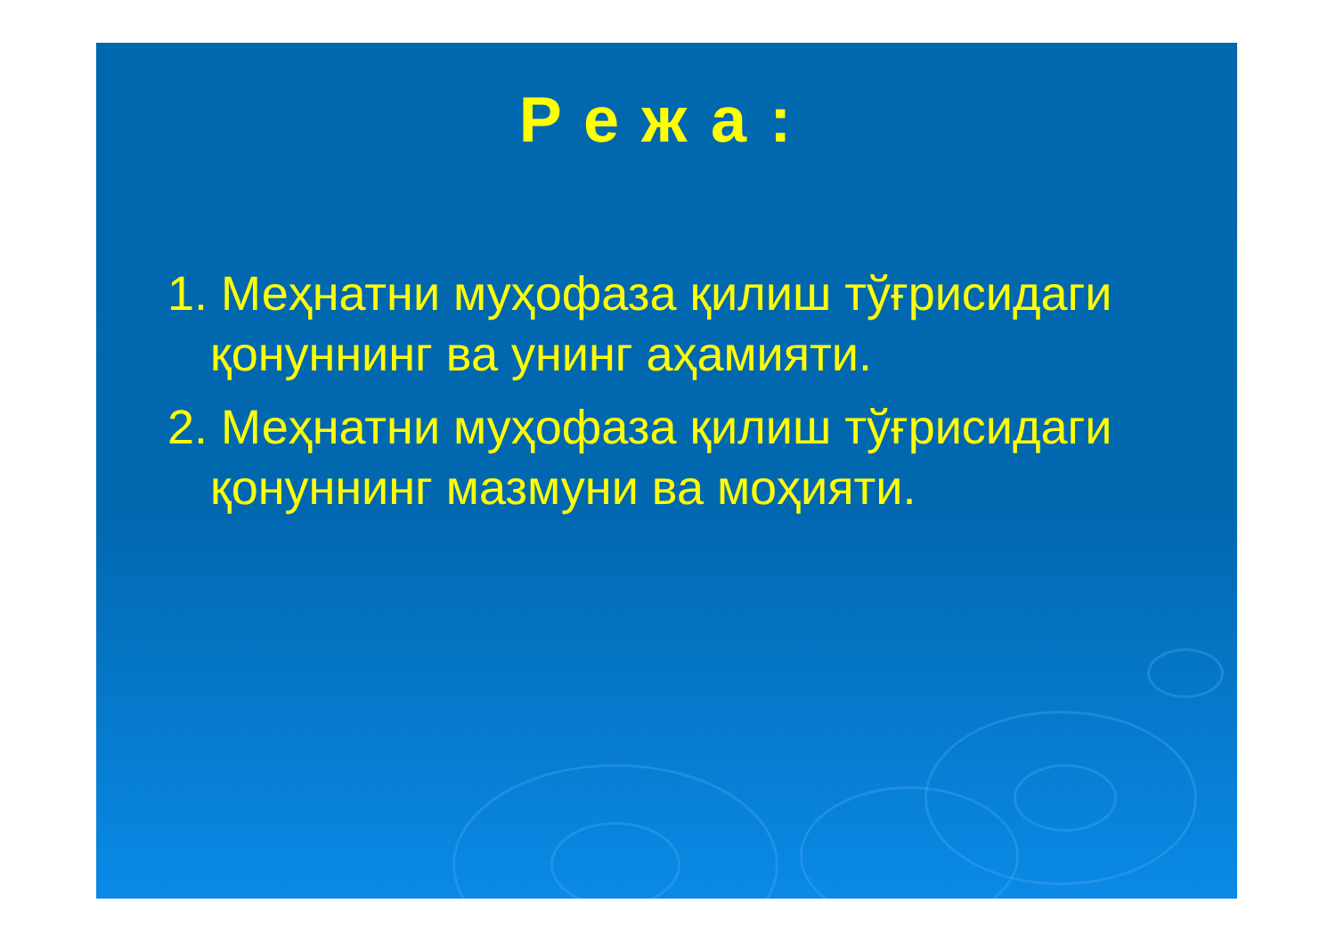Режа:
1. Меҳнатни муҳофаза қилиш тўғрисидаги қонуннинг ва унинг аҳамияти.
2. Меҳнатни муҳофаза қилиш тўғрисидаги қонуннинг мазмуни ва моҳияти.